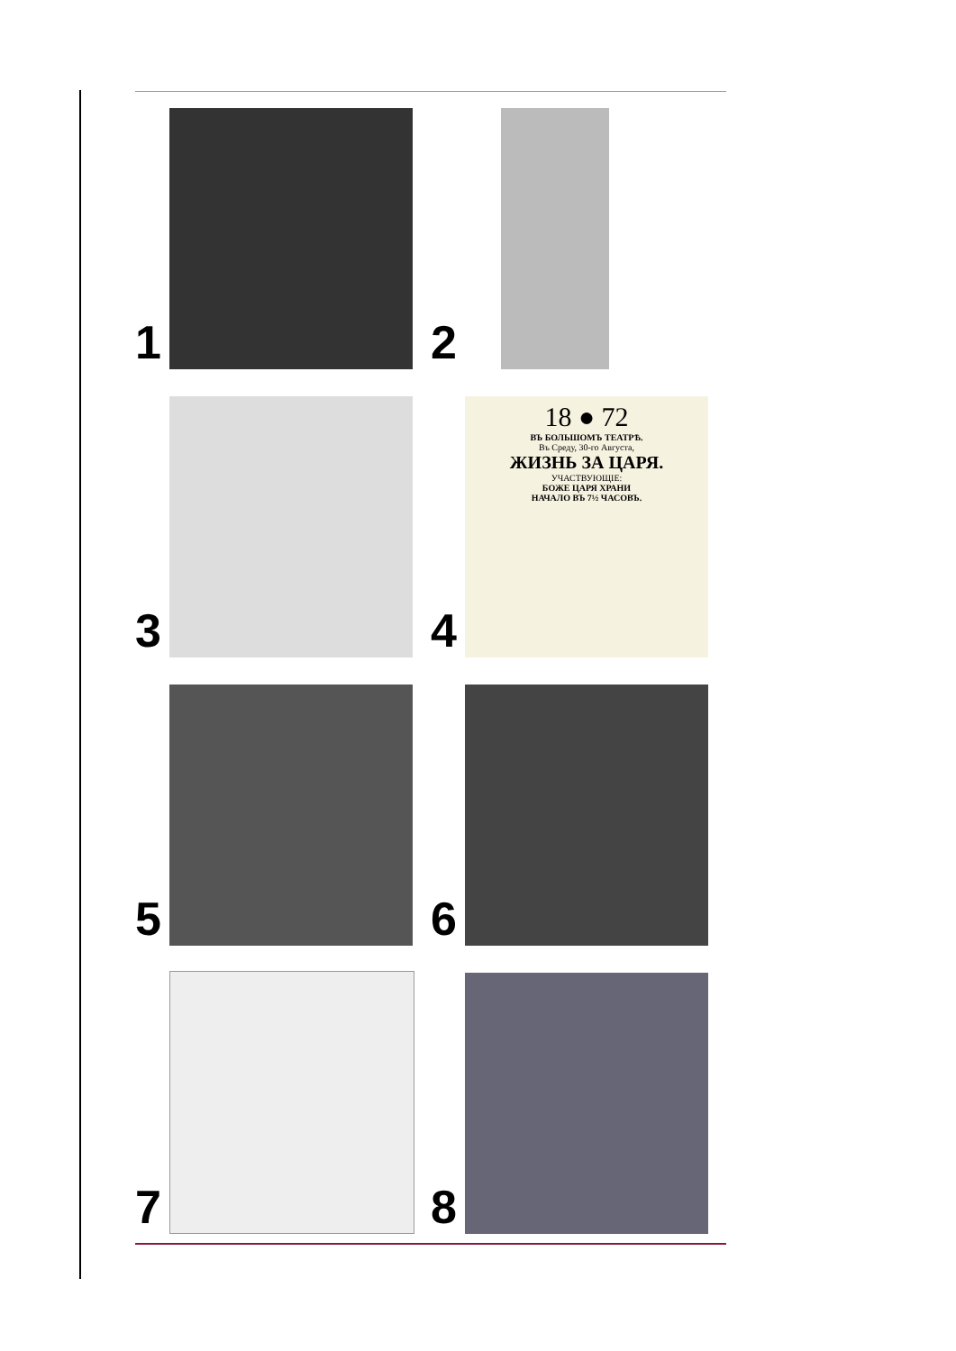1
2
3
4
18 ● 72
ВЪ БОЛЬШОМЪ ТЕАТРѢ.
Въ Среду, 30-го Августа,
ЖИЗНЬ ЗА ЦАРЯ.
УЧАСТВУЮЩІЕ:
БОЖЕ ЦАРЯ ХРАНИ
НАЧАЛО ВЪ 7½ ЧАСОВЪ.
5
6
7
8